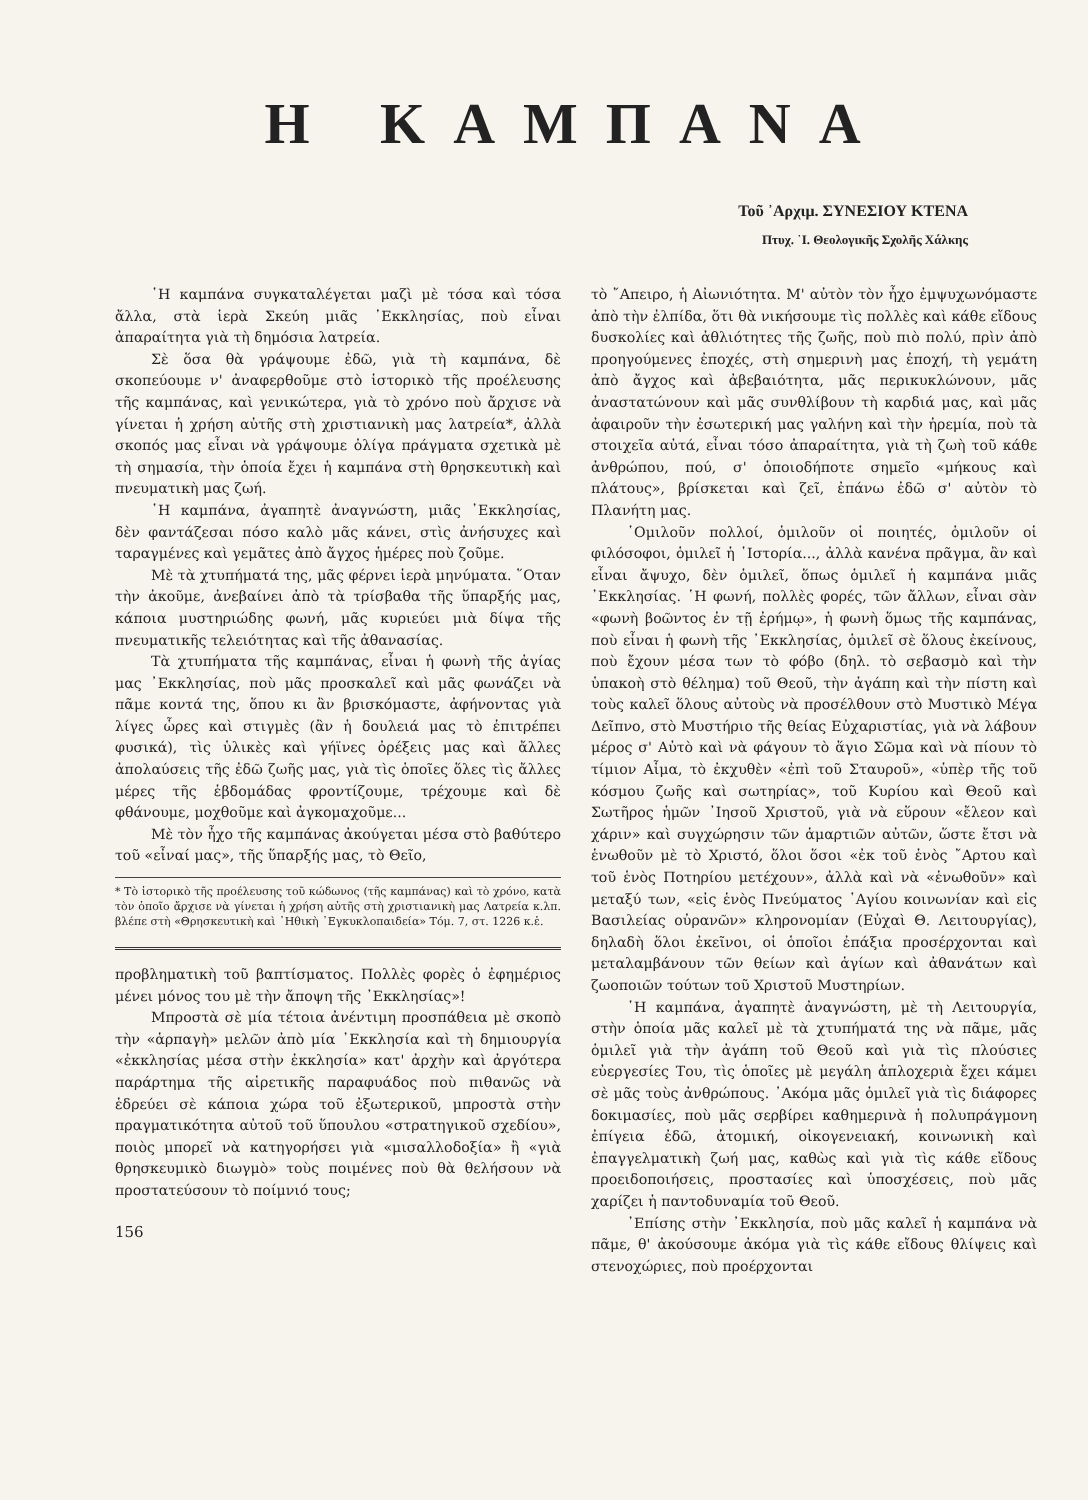Η ΚΑΜΠΑΝΑ
Τοῦ ᾿Αρχιμ. ΣΥΝΕΣΙΟΥ ΚΤΕΝΑ
Πτυχ. ῾Ι. Θεολογικῆς Σχολῆς Χάλκης
῾Η καμπάνα συγκαταλέγεται μαζὶ μὲ τόσα καὶ τόσα ἄλλα, στὰ ἱερὰ Σκεύη μιᾶς ᾿Εκκλησίας, ποὺ εἶναι ἀπαραίτητα γιὰ τὴ δημόσια λατρεία.
Σὲ ὅσα θὰ γράψουμε ἐδῶ, γιὰ τὴ καμπάνα, δὲ σκοπεύουμε ν' ἀναφερθοῦμε στὸ ἱστορικὸ τῆς προέλευσης τῆς καμπάνας, καὶ γενικώτερα, γιὰ τὸ χρόνο ποὺ ἄρχισε νὰ γίνεται ἡ χρήση αὐτῆς στὴ χριστιανικὴ μας λατρεία*, ἀλλὰ σκοπός μας εἶναι νὰ γράψουμε ὀλίγα πράγματα σχετικὰ μὲ τὴ σημασία, τὴν ὁποία ἔχει ἡ καμπάνα στὴ θρησκευτικὴ καὶ πνευματικὴ μας ζωή.
῾Η καμπάνα, ἀγαπητὲ ἀναγνώστη, μιᾶς ᾿Εκκλησίας, δὲν φαντάζεσαι πόσο καλὸ μᾶς κάνει, στὶς ἀνήσυχες καὶ ταραγμένες καὶ γεμᾶτες ἀπὸ ἄγχος ἡμέρες ποὺ ζοῦμε.
Μὲ τὰ χτυπήματά της, μᾶς φέρνει ἱερὰ μηνύματα. ῞Οταν τὴν ἀκοῦμε, ἀνεβαίνει ἀπὸ τὰ τρίσβαθα τῆς ὕπαρξής μας, κάποια μυστηριώδης φωνή, μᾶς κυριεύει μιὰ δίψα τῆς πνευματικῆς τελειότητας καὶ τῆς ἀθανασίας.
Τὰ χτυπήματα τῆς καμπάνας, εἶναι ἡ φωνὴ τῆς ἁγίας μας ᾿Εκκλησίας, ποὺ μᾶς προσκαλεῖ καὶ μᾶς φωνάζει νὰ πᾶμε κοντά της, ὅπου κι ἂν βρισκόμαστε, ἀφήνοντας γιὰ λίγες ὧρες καὶ στιγμὲς (ἂν ἡ δουλειά μας τὸ ἐπιτρέπει φυσικά), τὶς ὑλικὲς καὶ γήϊνες ὀρέξεις μας καὶ ἄλλες ἀπολαύσεις τῆς ἐδῶ ζωῆς μας, γιὰ τὶς ὁποῖες ὅλες τὶς ἄλλες μέρες τῆς ἑβδομάδας φροντίζουμε, τρέχουμε καὶ δὲ φθάνουμε, μοχθοῦμε καὶ ἀγκομαχοῦμε...
Μὲ τὸν ἦχο τῆς καμπάνας ἀκούγεται μέσα στὸ βαθύτερο τοῦ «εἶναί μας», τῆς ὕπαρξής μας, τὸ Θεῖο,
* Τὸ ἱστορικὸ τῆς προέλευσης τοῦ κώδωνος (τῆς καμπάνας) καὶ τὸ χρόνο, κατὰ τὸν ὁποῖο ἄρχισε νὰ γίνεται ἡ χρήση αὐτῆς στὴ χριστιανικὴ μας Λατρεία κ.λπ. βλέπε στὴ «Θρησκευτικὴ καὶ ᾿Ηθικὴ ᾿Εγκυκλοπαιδεία» Τόμ. 7, στ. 1226 κ.ἑ.
προβληματικὴ τοῦ βαπτίσματος. Πολλὲς φορὲς ὁ ἐφημέριος μένει μόνος του μὲ τὴν ἄποψη τῆς ᾿Εκκλησίας»!
Μπροστὰ σὲ μία τέτοια ἀνέντιμη προσπάθεια μὲ σκοπὸ τὴν «ἁρπαγὴ» μελῶν ἀπὸ μία ᾿Εκκλησία καὶ τὴ δημιουργία «ἐκκλησίας μέσα στὴν ἐκκλησία» κατ' ἀρχὴν καὶ ἀργότερα παράρτημα τῆς αἱρετικῆς παραφυάδος ποὺ πιθανῶς νὰ ἑδρεύει σὲ κάποια χώρα τοῦ ἐξωτερικοῦ, μπροστὰ στὴν πραγματικότητα αὐτοῦ τοῦ ὕπουλου «στρατηγικοῦ σχεδίου», ποιὸς μπορεῖ νὰ κατηγορήσει γιὰ «μισαλλοδοξία» ἢ «γιὰ θρησκευμικὸ διωγμὸ» τοὺς ποιμένες ποὺ θὰ θελήσουν νὰ προστατεύσουν τὸ ποίμνιό τους;
156
τὸ ῎Απειρο, ἡ Αἰωνιότητα. Μ' αὐτὸν τὸν ἦχο ἐμψυχωνόμαστε ἀπὸ τὴν ἐλπίδα, ὅτι θὰ νικήσουμε τὶς πολλὲς καὶ κάθε εἴδους δυσκολίες καὶ ἀθλιότητες τῆς ζωῆς, ποὺ πιὸ πολύ, πρὶν ἀπὸ προηγούμενες ἐποχές, στὴ σημερινὴ μας ἐποχή, τὴ γεμάτη ἀπὸ ἄγχος καὶ ἀβεβαιότητα, μᾶς περικυκλώνουν, μᾶς ἀναστατώνουν καὶ μᾶς συνθλίβουν τὴ καρδιά μας, καὶ μᾶς ἀφαιροῦν τὴν ἐσωτερική μας γαλήνη καὶ τὴν ἠρεμία, ποὺ τὰ στοιχεῖα αὐτά, εἶναι τόσο ἀπαραίτητα, γιὰ τὴ ζωὴ τοῦ κάθε ἀνθρώπου, πού, σ' ὁποιοδήποτε σημεῖο «μήκους καὶ πλάτους», βρίσκεται καὶ ζεῖ, ἐπάνω ἐδῶ σ' αὐτὸν τὸ Πλανήτη μας.
῾Ομιλοῦν πολλοί, ὁμιλοῦν οἱ ποιητές, ὁμιλοῦν οἱ φιλόσοφοι, ὁμιλεῖ ἡ ῾Ιστορία..., ἀλλὰ κανένα πρᾶγμα, ἂν καὶ εἶναι ἄψυχο, δὲν ὁμιλεῖ, ὅπως ὁμιλεῖ ἡ καμπάνα μιᾶς ᾿Εκκλησίας. ῾Η φωνή, πολλὲς φορές, τῶν ἄλλων, εἶναι σὰν «φωνὴ βοῶντος ἐν τῇ ἐρήμῳ», ἡ φωνὴ ὅμως τῆς καμπάνας, ποὺ εἶναι ἡ φωνὴ τῆς ᾿Εκκλησίας, ὁμιλεῖ σὲ ὅλους ἐκείνους, ποὺ ἔχουν μέσα των τὸ φόβο (δηλ. τὸ σεβασμὸ καὶ τὴν ὑπακοὴ στὸ θέλημα) τοῦ Θεοῦ, τὴν ἀγάπη καὶ τὴν πίστη καὶ τοὺς καλεῖ ὅλους αὐτοὺς νὰ προσέλθουν στὸ Μυστικὸ Μέγα Δεῖπνο, στὸ Μυστήριο τῆς θείας Εὐχαριστίας, γιὰ νὰ λάβουν μέρος σ' Αὐτὸ καὶ νὰ φάγουν τὸ ἅγιο Σῶμα καὶ νὰ πίουν τὸ τίμιον Αἷμα, τὸ ἐκχυθὲν «ἐπὶ τοῦ Σταυροῦ», «ὑπὲρ τῆς τοῦ κόσμου ζωῆς καὶ σωτηρίας», τοῦ Κυρίου καὶ Θεοῦ καὶ Σωτῆρος ἡμῶν ᾿Ιησοῦ Χριστοῦ, γιὰ νὰ εὕρουν «ἔλεον καὶ χάριν» καὶ συγχώρησιν τῶν ἁμαρτιῶν αὐτῶν, ὥστε ἔτσι νὰ ἑνωθοῦν μὲ τὸ Χριστό, ὅλοι ὅσοι «ἐκ τοῦ ἑνὸς ῎Αρτου καὶ τοῦ ἑνὸς Ποτηρίου μετέχουν», ἀλλὰ καὶ νὰ «ἑνωθοῦν» καὶ μεταξύ των, «εἰς ἑνὸς Πνεύματος ῾Αγίου κοινωνίαν καὶ εἰς Βασιλείας οὐρανῶν» κληρονομίαν (Εὐχαὶ Θ. Λειτουργίας), δηλαδὴ ὅλοι ἐκεῖνοι, οἱ ὁποῖοι ἐπάξια προσέρχονται καὶ μεταλαμβάνουν τῶν θείων καὶ ἁγίων καὶ ἀθανάτων καὶ ζωοποιῶν τούτων τοῦ Χριστοῦ Μυστηρίων.
῾Η καμπάνα, ἀγαπητὲ ἀναγνώστη, μὲ τὴ Λειτουργία, στὴν ὁποία μᾶς καλεῖ μὲ τὰ χτυπήματά της νὰ πᾶμε, μᾶς ὁμιλεῖ γιὰ τὴν ἀγάπη τοῦ Θεοῦ καὶ γιὰ τὶς πλούσιες εὐεργεσίες Του, τὶς ὁποῖες μὲ μεγάλη ἁπλοχεριὰ ἔχει κάμει σὲ μᾶς τοὺς ἀνθρώπους. ᾿Ακόμα μᾶς ὁμιλεῖ γιὰ τὶς διάφορες δοκιμασίες, ποὺ μᾶς σερβίρει καθημερινὰ ἡ πολυπράγμονη ἐπίγεια ἐδῶ, ἀτομική, οἰκογενειακή, κοινωνικὴ καὶ ἐπαγγελματικὴ ζωή μας, καθὼς καὶ γιὰ τὶς κάθε εἴδους προειδοποιήσεις, προστασίες καὶ ὑποσχέσεις, ποὺ μᾶς χαρίζει ἡ παντοδυναμία τοῦ Θεοῦ.
᾿Επίσης στὴν ᾿Εκκλησία, ποὺ μᾶς καλεῖ ἡ καμπάνα νὰ πᾶμε, θ' ἀκούσουμε ἀκόμα γιὰ τὶς κάθε εἴδους θλίψεις καὶ στενοχώριες, ποὺ προέρχονται